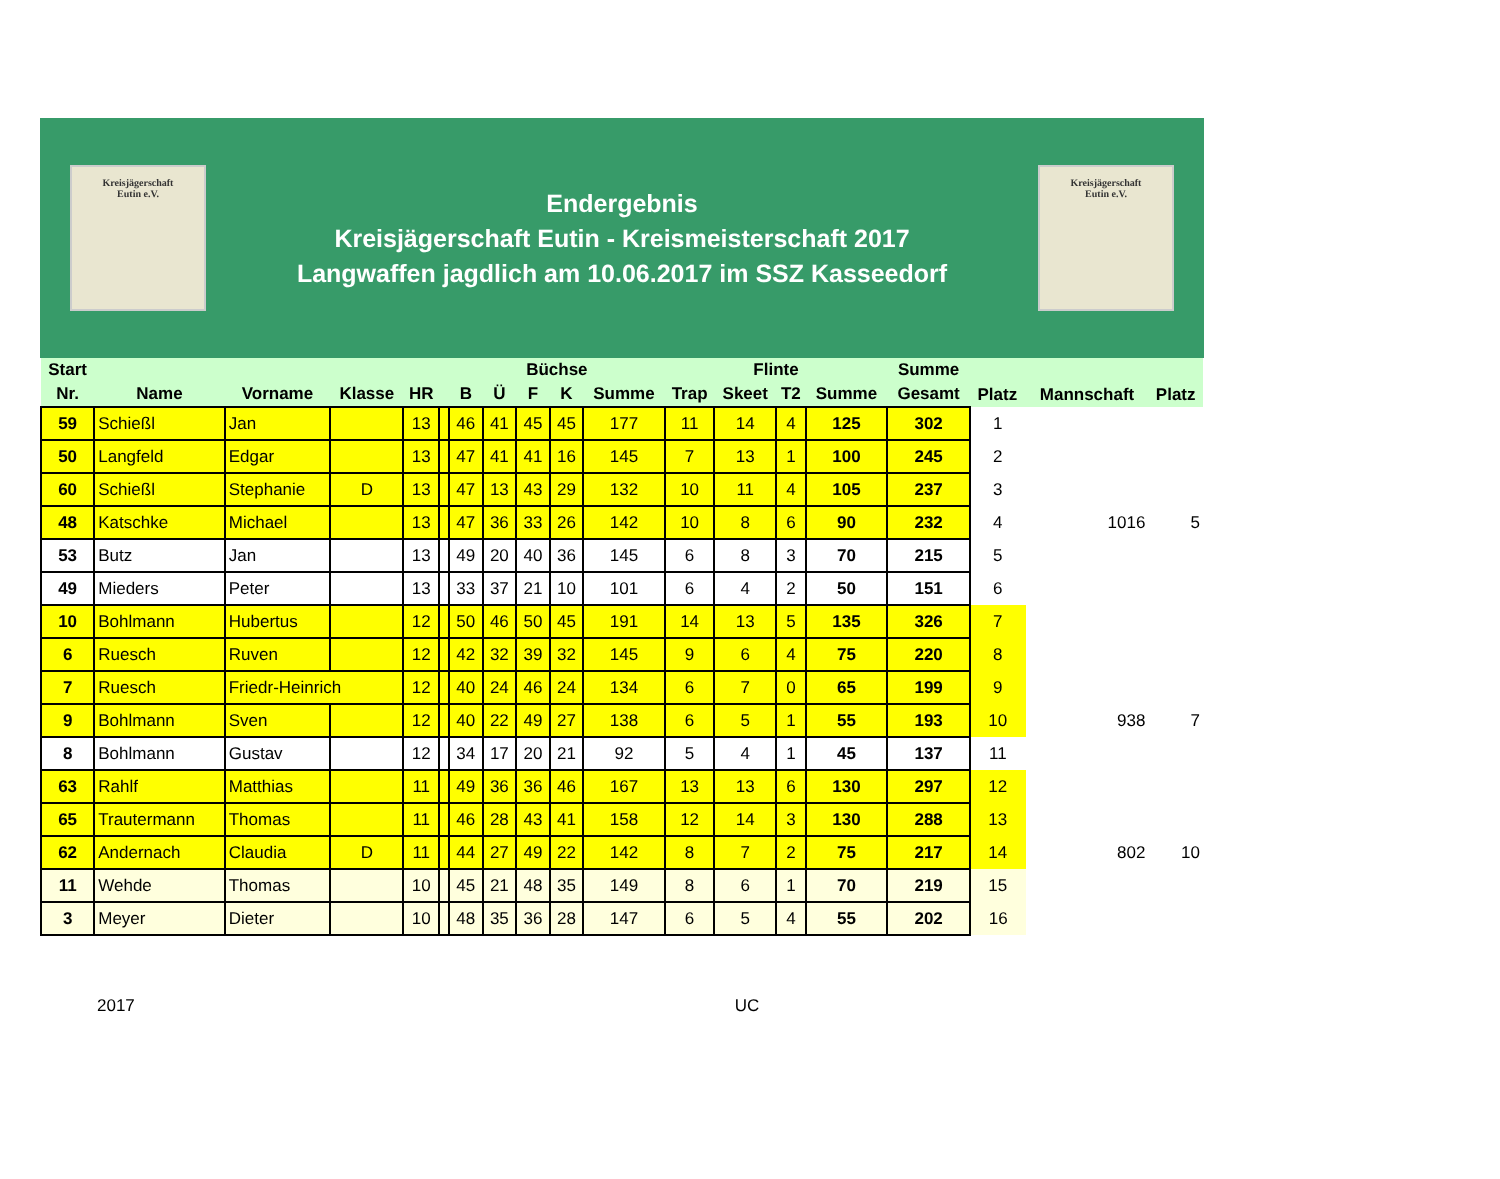Kreisjägerschaft
Eutin e.V.
Endergebnis
Kreisjägerschaft Eutin - Kreismeisterschaft 2017
Langwaffen jagdlich am 10.06.2017 im SSZ Kasseedorf
Kreisjägerschaft
Eutin e.V.
| Start | | | | | | Büchse | | | | | Flinte | | | | Summe | | | |
| --- | --- | --- | --- | --- | --- | --- | --- | --- | --- | --- | --- | --- | --- | --- | --- | --- | --- | --- |
| Nr. | Name | Vorname | Klasse | HR | | B | Ü | F | K | Summe | Trap | Skeet | T2 | Summe | Gesamt | Platz | Mannschaft | Platz |
| 59 | Schießl | Jan | | 13 | | 46 | 41 | 45 | 45 | 177 | 11 | 14 | 4 | 125 | 302 | 1 | | |
| 50 | Langfeld | Edgar | | 13 | | 47 | 41 | 41 | 16 | 145 | 7 | 13 | 1 | 100 | 245 | 2 | | |
| 60 | Schießl | Stephanie | D | 13 | | 47 | 13 | 43 | 29 | 132 | 10 | 11 | 4 | 105 | 237 | 3 | | |
| 48 | Katschke | Michael | | 13 | | 47 | 36 | 33 | 26 | 142 | 10 | 8 | 6 | 90 | 232 | 4 | 1016 | 5 |
| 53 | Butz | Jan | | 13 | | 49 | 20 | 40 | 36 | 145 | 6 | 8 | 3 | 70 | 215 | 5 | | |
| 49 | Mieders | Peter | | 13 | | 33 | 37 | 21 | 10 | 101 | 6 | 4 | 2 | 50 | 151 | 6 | | |
| 10 | Bohlmann | Hubertus | | 12 | | 50 | 46 | 50 | 45 | 191 | 14 | 13 | 5 | 135 | 326 | 7 | | |
| 6 | Ruesch | Ruven | | 12 | | 42 | 32 | 39 | 32 | 145 | 9 | 6 | 4 | 75 | 220 | 8 | | |
| 7 | Ruesch | Friedr-Heinrich | | 12 | | 40 | 24 | 46 | 24 | 134 | 6 | 7 | 0 | 65 | 199 | 9 | | |
| 9 | Bohlmann | Sven | | 12 | | 40 | 22 | 49 | 27 | 138 | 6 | 5 | 1 | 55 | 193 | 10 | 938 | 7 |
| 8 | Bohlmann | Gustav | | 12 | | 34 | 17 | 20 | 21 | 92 | 5 | 4 | 1 | 45 | 137 | 11 | | |
| 63 | Rahlf | Matthias | | 11 | | 49 | 36 | 36 | 46 | 167 | 13 | 13 | 6 | 130 | 297 | 12 | | |
| 65 | Trautermann | Thomas | | 11 | | 46 | 28 | 43 | 41 | 158 | 12 | 14 | 3 | 130 | 288 | 13 | | |
| 62 | Andernach | Claudia | D | 11 | | 44 | 27 | 49 | 22 | 142 | 8 | 7 | 2 | 75 | 217 | 14 | 802 | 10 |
| 11 | Wehde | Thomas | | 10 | | 45 | 21 | 48 | 35 | 149 | 8 | 6 | 1 | 70 | 219 | 15 | | |
| 3 | Meyer | Dieter | | 10 | | 48 | 35 | 36 | 28 | 147 | 6 | 5 | 4 | 55 | 202 | 16 | | |
2017 UC